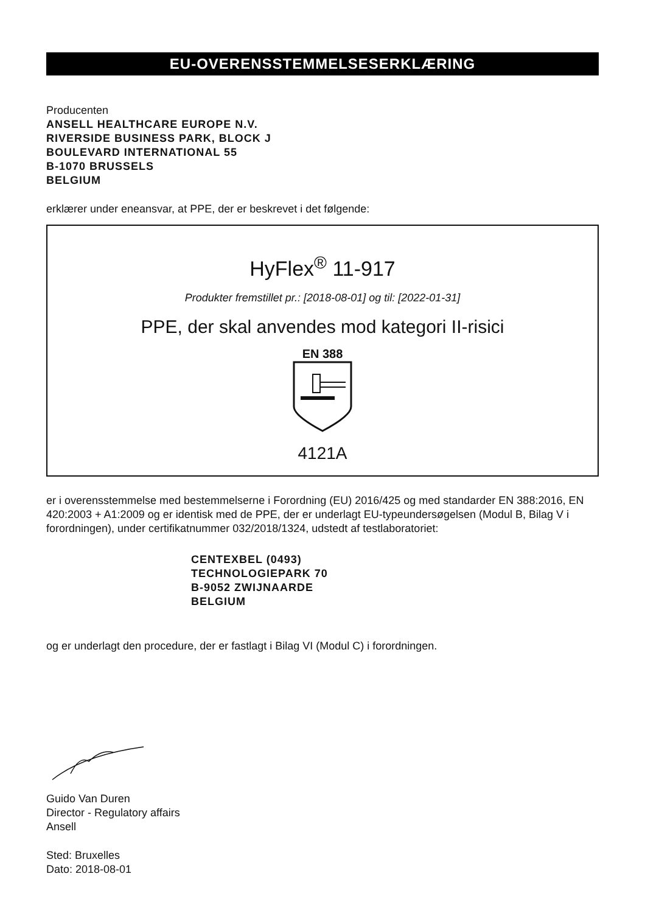EU-OVERENSSTEMMELSESERKLÆRING
Producenten
ANSELL HEALTHCARE EUROPE N.V.
RIVERSIDE BUSINESS PARK, BLOCK J
BOULEVARD INTERNATIONAL 55
B-1070 BRUSSELS
BELGIUM
erklærer under eneansvar, at PPE, der er beskrevet i det følgende:
HyFlex<sup>®</sup> 11-917
Produkter fremstillet pr.: [2018-08-01] og til: [2022-01-31]
PPE, der skal anvendes mod kategori II-risici
EN 388
4121A
er i overensstemmelse med bestemmelserne i Forordning (EU) 2016/425 og med standarder EN 388:2016, EN 420:2003 + A1:2009 og er identisk med de PPE, der er underlagt EU-typeundersøgelsen (Modul B, Bilag V i forordningen), under certifikatnummer 032/2018/1324, udstedt af testlaboratoriet:
CENTEXBEL (0493)
TECHNOLOGIEPARK 70
B-9052 ZWIJNAARDE
BELGIUM
og er underlagt den procedure, der er fastlagt i Bilag VI (Modul C) i forordningen.
Guido Van Duren
Director - Regulatory affairs
Ansell
Sted: Bruxelles
Dato: 2018-08-01